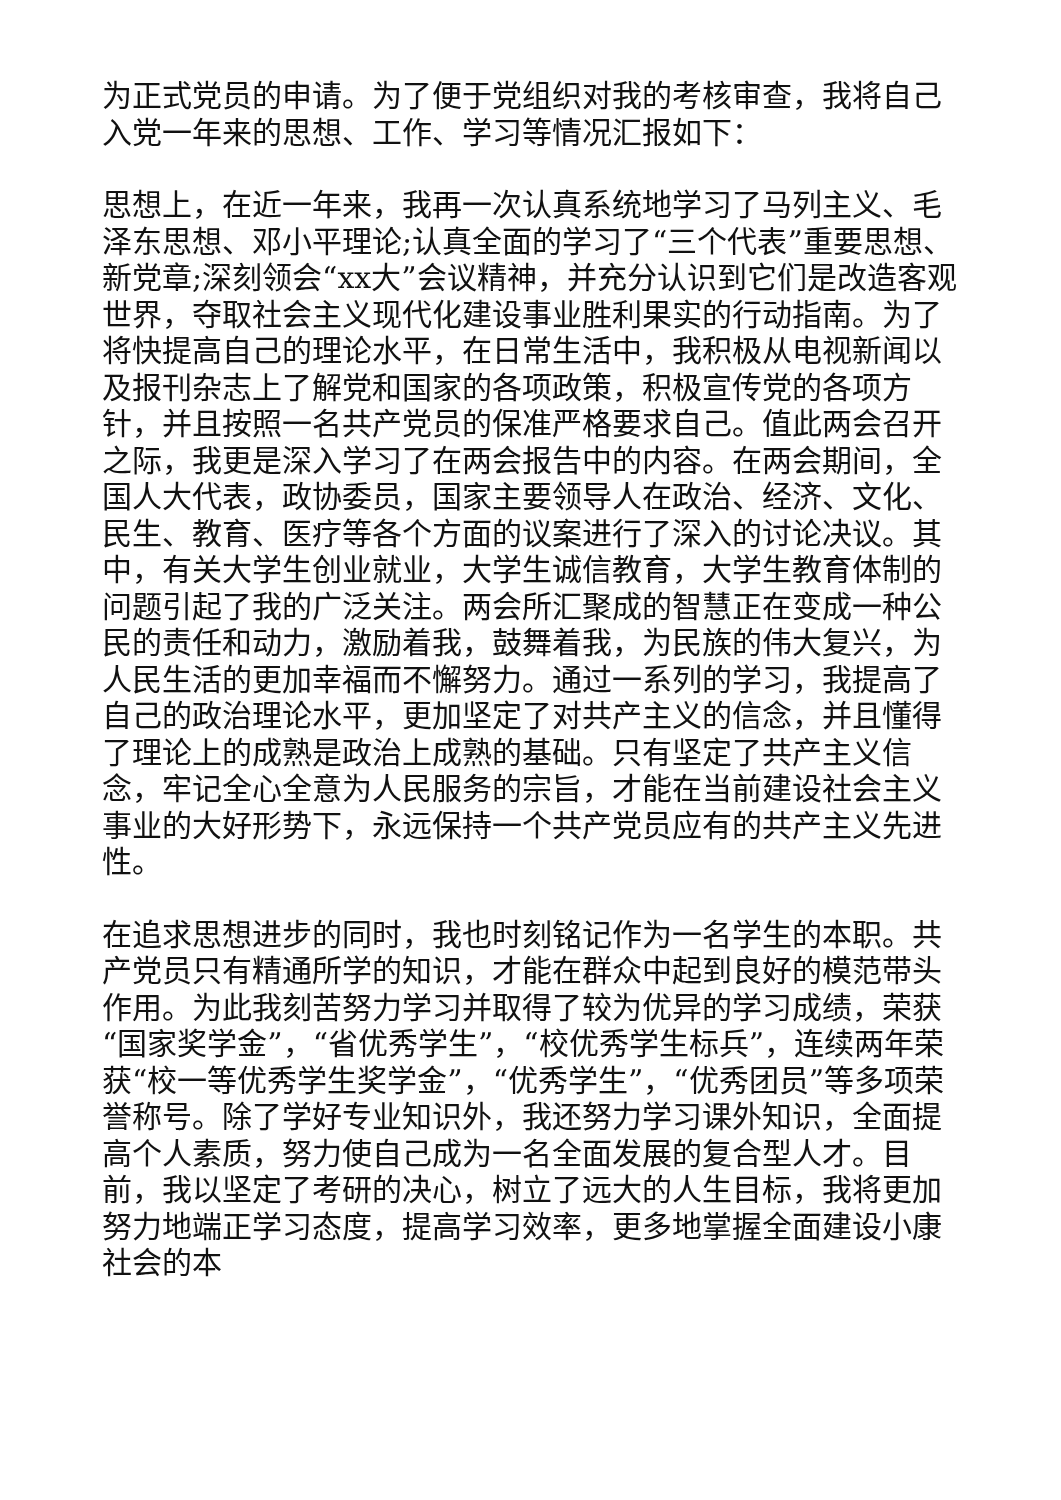为正式党员的申请。为了便于党组织对我的考核审查，我将自己入党一年来的思想、工作、学习等情况汇报如下：
思想上，在近一年来，我再一次认真系统地学习了马列主义、毛泽东思想、邓小平理论;认真全面的学习了“三个代表”重要思想、新党章;深刻领会“xx大”会议精神，并充分认识到它们是改造客观世界，夺取社会主义现代化建设事业胜利果实的行动指南。为了将快提高自己的理论水平，在日常生活中，我积极从电视新闻以及报刊杂志上了解党和国家的各项政策，积极宣传党的各项方针，并且按照一名共产党员的保准严格要求自己。值此两会召开之际，我更是深入学习了在两会报告中的内容。在两会期间，全国人大代表，政协委员，国家主要领导人在政治、经济、文化、民生、教育、医疗等各个方面的议案进行了深入的讨论决议。其中，有关大学生创业就业，大学生诚信教育，大学生教育体制的问题引起了我的广泛关注。两会所汇聚成的智慧正在变成一种公民的责任和动力，激励着我，鼓舞着我，为民族的伟大复兴，为人民生活的更加幸福而不懈努力。通过一系列的学习，我提高了自己的政治理论水平，更加坚定了对共产主义的信念，并且懂得了理论上的成熟是政治上成熟的基础。只有坚定了共产主义信念，牢记全心全意为人民服务的宗旨，才能在当前建设社会主义事业的大好形势下，永远保持一个共产党员应有的共产主义先进性。
在追求思想进步的同时，我也时刻铭记作为一名学生的本职。共产党员只有精通所学的知识，才能在群众中起到良好的模范带头作用。为此我刻苦努力学习并取得了较为优异的学习成绩，荣获“国家奖学金”，“省优秀学生”，“校优秀学生标兵”，连续两年荣获“校一等优秀学生奖学金”，“优秀学生”，“优秀团员”等多项荣誉称号。除了学好专业知识外，我还努力学习课外知识，全面提高个人素质，努力使自己成为一名全面发展的复合型人才。目前，我以坚定了考研的决心，树立了远大的人生目标，我将更加努力地端正学习态度，提高学习效率，更多地掌握全面建设小康社会的本